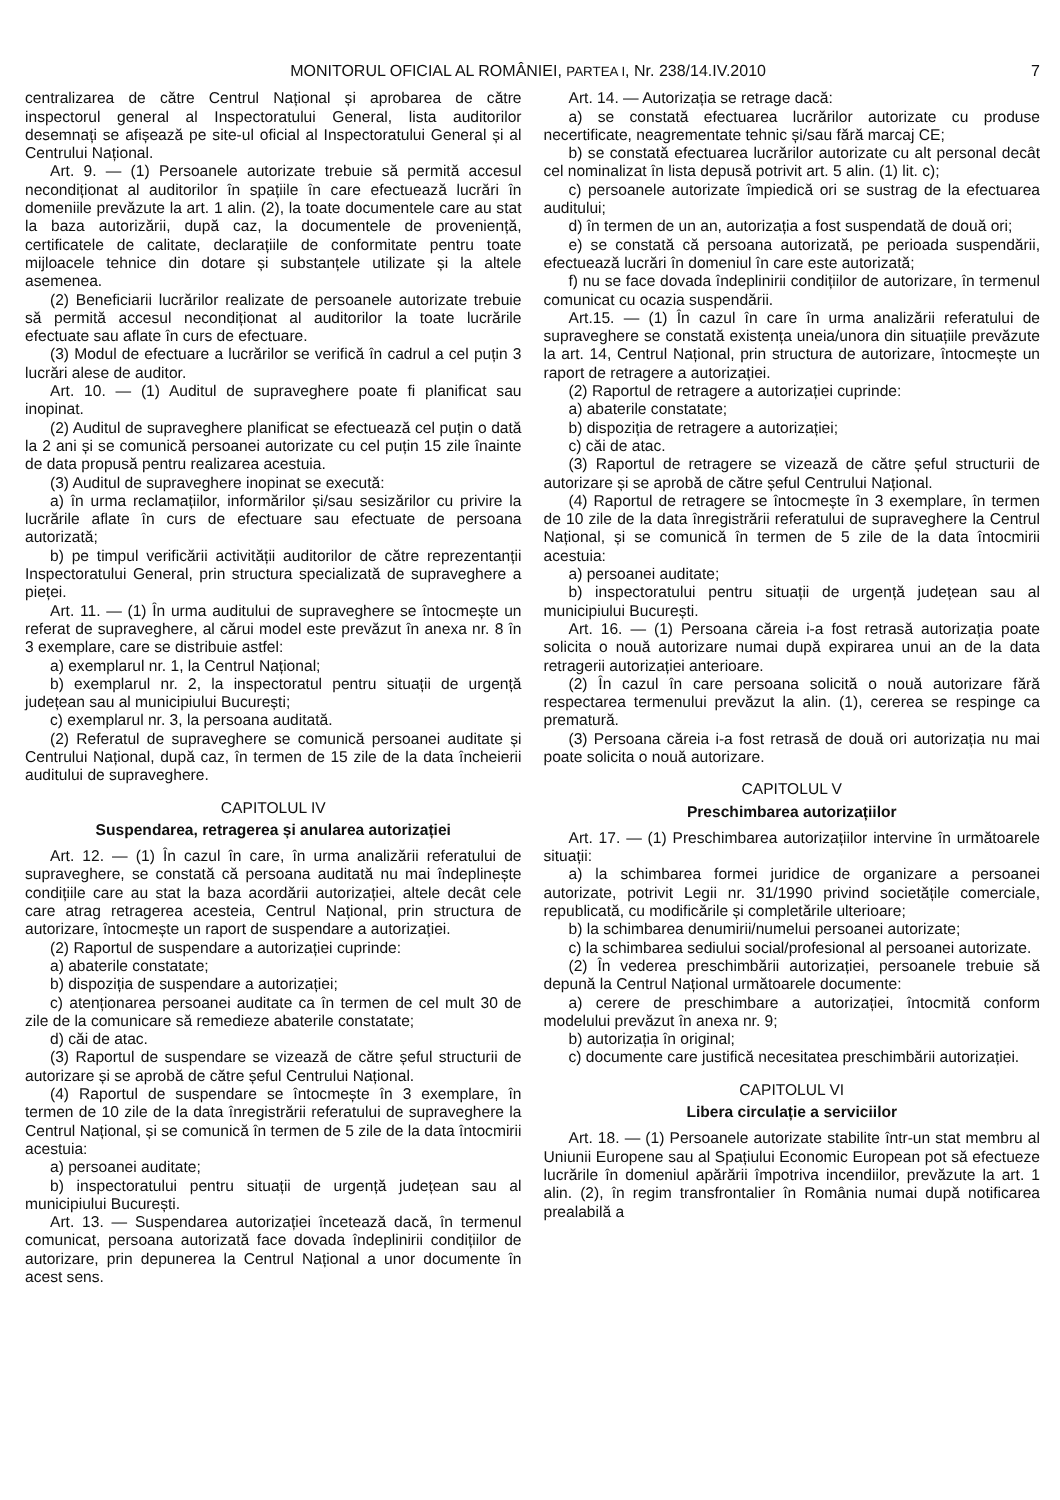MONITORUL OFICIAL AL ROMÂNIEI, PARTEA I, Nr. 238/14.IV.2010 7
centralizarea de către Centrul Național și aprobarea de către inspectorul general al Inspectoratului General, lista auditorilor desemnați se afișează pe site-ul oficial al Inspectoratului General și al Centrului Național.
Art. 9. — (1) Persoanele autorizate trebuie să permită accesul necondiționat al auditorilor în spațiile în care efectuează lucrări în domeniile prevăzute la art. 1 alin. (2), la toate documentele care au stat la baza autorizării, după caz, la documentele de proveniență, certificatele de calitate, declarațiile de conformitate pentru toate mijloacele tehnice din dotare și substanțele utilizate și la altele asemenea.
(2) Beneficiarii lucrărilor realizate de persoanele autorizate trebuie să permită accesul necondiționat al auditorilor la toate lucrările efectuate sau aflate în curs de efectuare.
(3) Modul de efectuare a lucrărilor se verifică în cadrul a cel puțin 3 lucrări alese de auditor.
Art. 10. — (1) Auditul de supraveghere poate fi planificat sau inopinat.
(2) Auditul de supraveghere planificat se efectuează cel puțin o dată la 2 ani și se comunică persoanei autorizate cu cel puțin 15 zile înainte de data propusă pentru realizarea acestuia.
(3) Auditul de supraveghere inopinat se execută:
a) în urma reclamațiilor, informărilor și/sau sesizărilor cu privire la lucrările aflate în curs de efectuare sau efectuate de persoana autorizată;
b) pe timpul verificării activității auditorilor de către reprezentanții Inspectoratului General, prin structura specializată de supraveghere a pieței.
Art. 11. — (1) În urma auditului de supraveghere se întocmește un referat de supraveghere, al cărui model este prevăzut în anexa nr. 8 în 3 exemplare, care se distribuie astfel:
a) exemplarul nr. 1, la Centrul Național;
b) exemplarul nr. 2, la inspectoratul pentru situații de urgență județean sau al municipiului București;
c) exemplarul nr. 3, la persoana auditată.
(2) Referatul de supraveghere se comunică persoanei auditate și Centrului Național, după caz, în termen de 15 zile de la data încheierii auditului de supraveghere.
CAPITOLUL IV
Suspendarea, retragerea și anularea autorizației
Art. 12. — (1) În cazul în care, în urma analizării referatului de supraveghere, se constată că persoana auditată nu mai îndeplinește condițiile care au stat la baza acordării autorizației, altele decât cele care atrag retragerea acesteia, Centrul Național, prin structura de autorizare, întocmește un raport de suspendare a autorizației.
(2) Raportul de suspendare a autorizației cuprinde:
a) abaterile constatate;
b) dispoziția de suspendare a autorizației;
c) atenționarea persoanei auditate ca în termen de cel mult 30 de zile de la comunicare să remedieze abaterile constatate;
d) căi de atac.
(3) Raportul de suspendare se vizează de către șeful structurii de autorizare și se aprobă de către șeful Centrului Național.
(4) Raportul de suspendare se întocmește în 3 exemplare, în termen de 10 zile de la data înregistrării referatului de supraveghere la Centrul Național, și se comunică în termen de 5 zile de la data întocmirii acestuia:
a) persoanei auditate;
b) inspectoratului pentru situații de urgență județean sau al municipiului București.
Art. 13. — Suspendarea autorizației încetează dacă, în termenul comunicat, persoana autorizată face dovada îndeplinirii condițiilor de autorizare, prin depunerea la Centrul Național a unor documente în acest sens.
Art. 14. — Autorizația se retrage dacă:
a) se constată efectuarea lucrărilor autorizate cu produse necertificate, neagrementate tehnic și/sau fără marcaj CE;
b) se constată efectuarea lucrărilor autorizate cu alt personal decât cel nominalizat în lista depusă potrivit art. 5 alin. (1) lit. c);
c) persoanele autorizate împiedică ori se sustrag de la efectuarea auditului;
d) în termen de un an, autorizația a fost suspendată de două ori;
e) se constată că persoana autorizată, pe perioada suspendării, efectuează lucrări în domeniul în care este autorizată;
f) nu se face dovada îndeplinirii condițiilor de autorizare, în termenul comunicat cu ocazia suspendării.
Art.15. — (1) În cazul în care în urma analizării referatului de supraveghere se constată existența uneia/unora din situațiile prevăzute la art. 14, Centrul Național, prin structura de autorizare, întocmește un raport de retragere a autorizației.
(2) Raportul de retragere a autorizației cuprinde:
a) abaterile constatate;
b) dispoziția de retragere a autorizației;
c) căi de atac.
(3) Raportul de retragere se vizează de către șeful structurii de autorizare și se aprobă de către șeful Centrului Național.
(4) Raportul de retragere se întocmește în 3 exemplare, în termen de 10 zile de la data înregistrării referatului de supraveghere la Centrul Național, și se comunică în termen de 5 zile de la data întocmirii acestuia:
a) persoanei auditate;
b) inspectoratului pentru situații de urgență județean sau al municipiului București.
Art. 16. — (1) Persoana căreia i-a fost retrasă autorizația poate solicita o nouă autorizare numai după expirarea unui an de la data retragerii autorizației anterioare.
(2) În cazul în care persoana solicită o nouă autorizare fără respectarea termenului prevăzut la alin. (1), cererea se respinge ca prematură.
(3) Persoana căreia i-a fost retrasă de două ori autorizația nu mai poate solicita o nouă autorizare.
CAPITOLUL V
Preschimbarea autorizațiilor
Art. 17. — (1) Preschimbarea autorizațiilor intervine în următoarele situații:
a) la schimbarea formei juridice de organizare a persoanei autorizate, potrivit Legii nr. 31/1990 privind societățile comerciale, republicată, cu modificările și completările ulterioare;
b) la schimbarea denumirii/numelui persoanei autorizate;
c) la schimbarea sediului social/profesional al persoanei autorizate.
(2) În vederea preschimbării autorizației, persoanele trebuie să depună la Centrul Național următoarele documente:
a) cerere de preschimbare a autorizației, întocmită conform modelului prevăzut în anexa nr. 9;
b) autorizația în original;
c) documente care justifică necesitatea preschimbării autorizației.
CAPITOLUL VI
Libera circulație a serviciilor
Art. 18. — (1) Persoanele autorizate stabilite într-un stat membru al Uniunii Europene sau al Spațiului Economic European pot să efectueze lucrările în domeniul apărării împotriva incendiilor, prevăzute la art. 1 alin. (2), în regim transfrontalier în România numai după notificarea prealabilă a